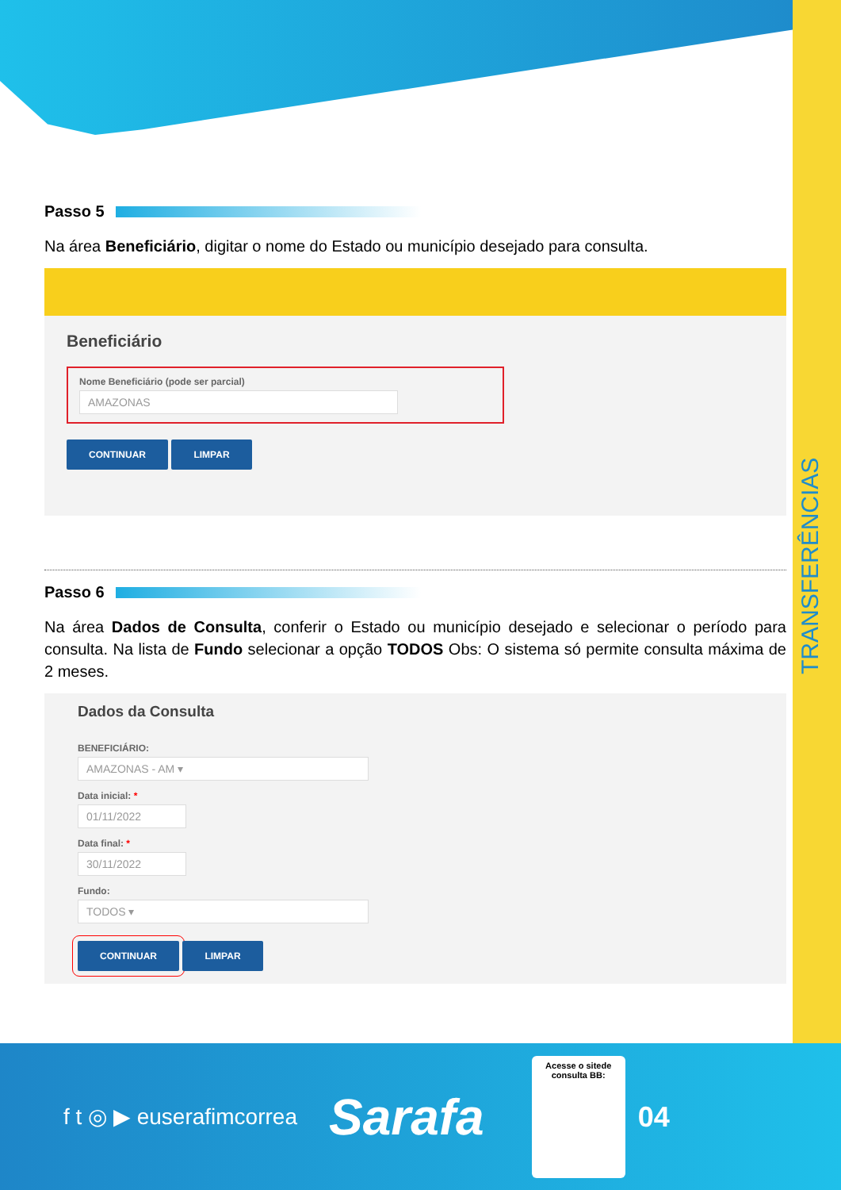TRANSFERÊNCIAS
Passo 5
Na área Beneficiário, digitar o nome do Estado ou município desejado para consulta.
Beneficiário
Nome Beneficiário (pode ser parcial)
AMAZONAS
CONTINUAR LIMPAR
Passo 6
Na área Dados de Consulta, conferir o Estado ou município desejado e selecionar o período para consulta. Na lista de Fundo selecionar a opção TODOS Obs: O sistema só permite consulta máxima de 2 meses.
Dados da Consulta
BENEFICIÁRIO:
AMAZONAS - AM ▾
Data inicial: *
01/11/2022
Data final: *
30/11/2022
Fundo:
TODOS ▾
CONTINUAR LIMPAR
f t ◎ ▶ euserafimcorrea
Sarafa
Acesse o sitede consulta BB:
04